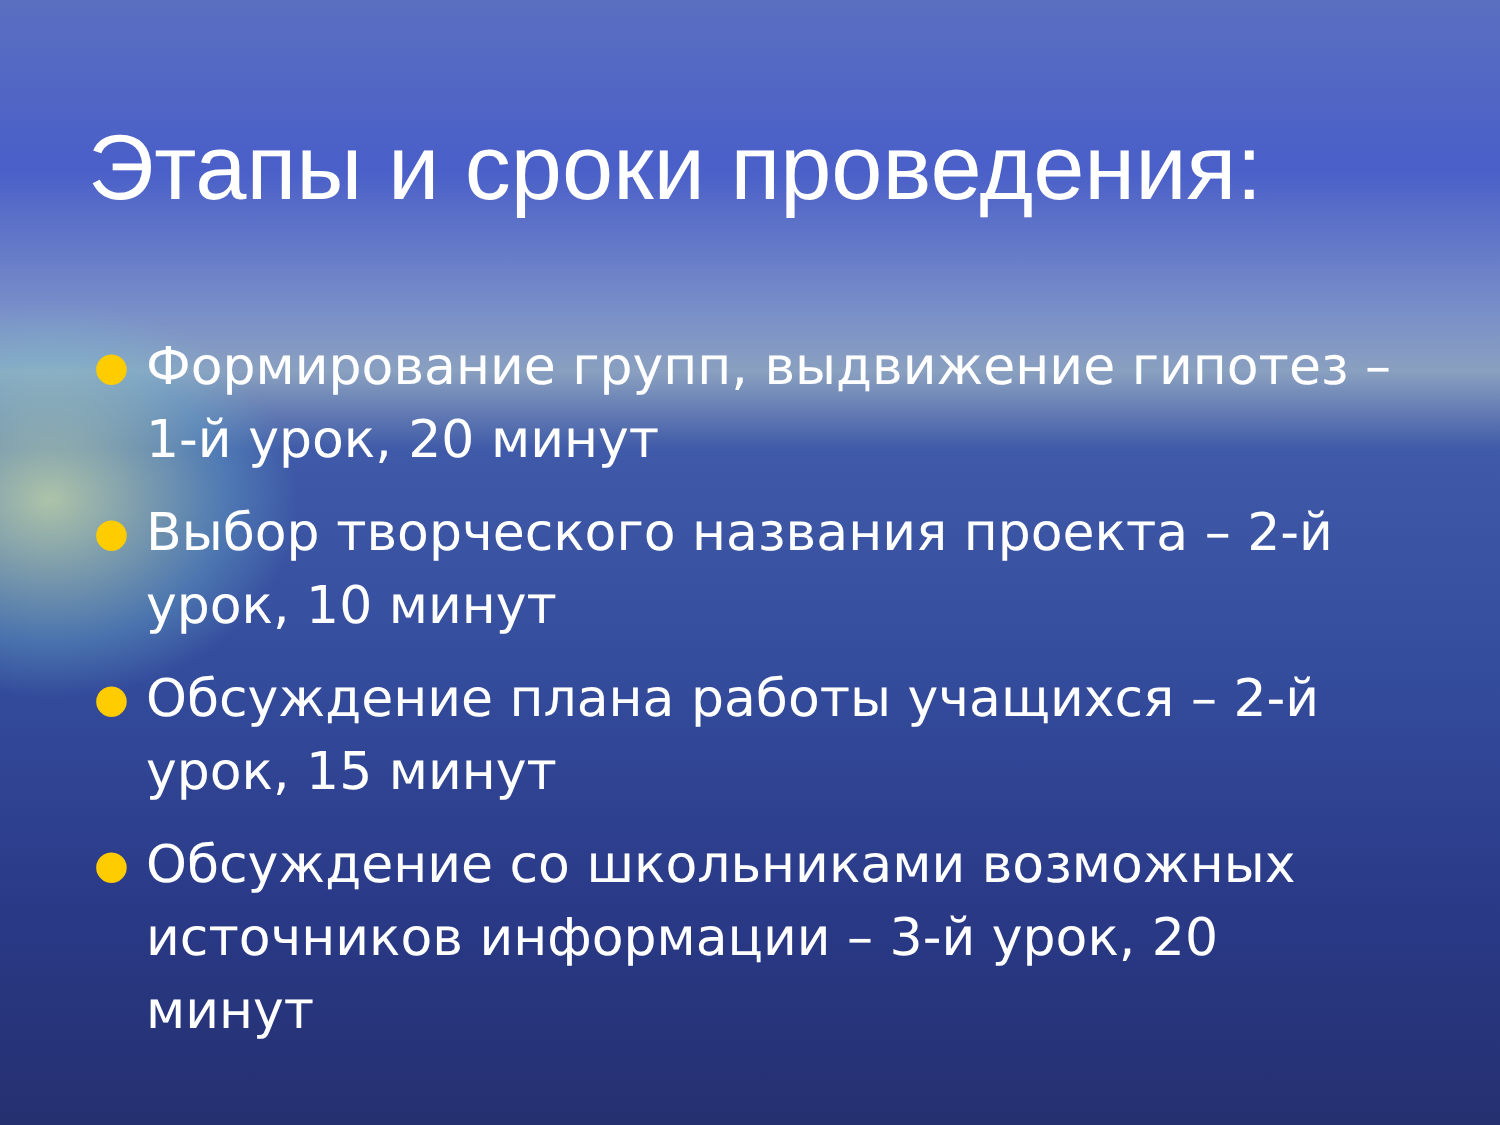Этапы и сроки проведения:
● Формирование групп, выдвижение гипотез – 1-й урок, 20 минут
● Выбор творческого названия проекта – 2-й урок, 10 минут
● Обсуждение плана работы учащихся – 2-й урок, 15 минут
● Обсуждение со школьниками возможных источников информации – 3-й урок, 20 минут